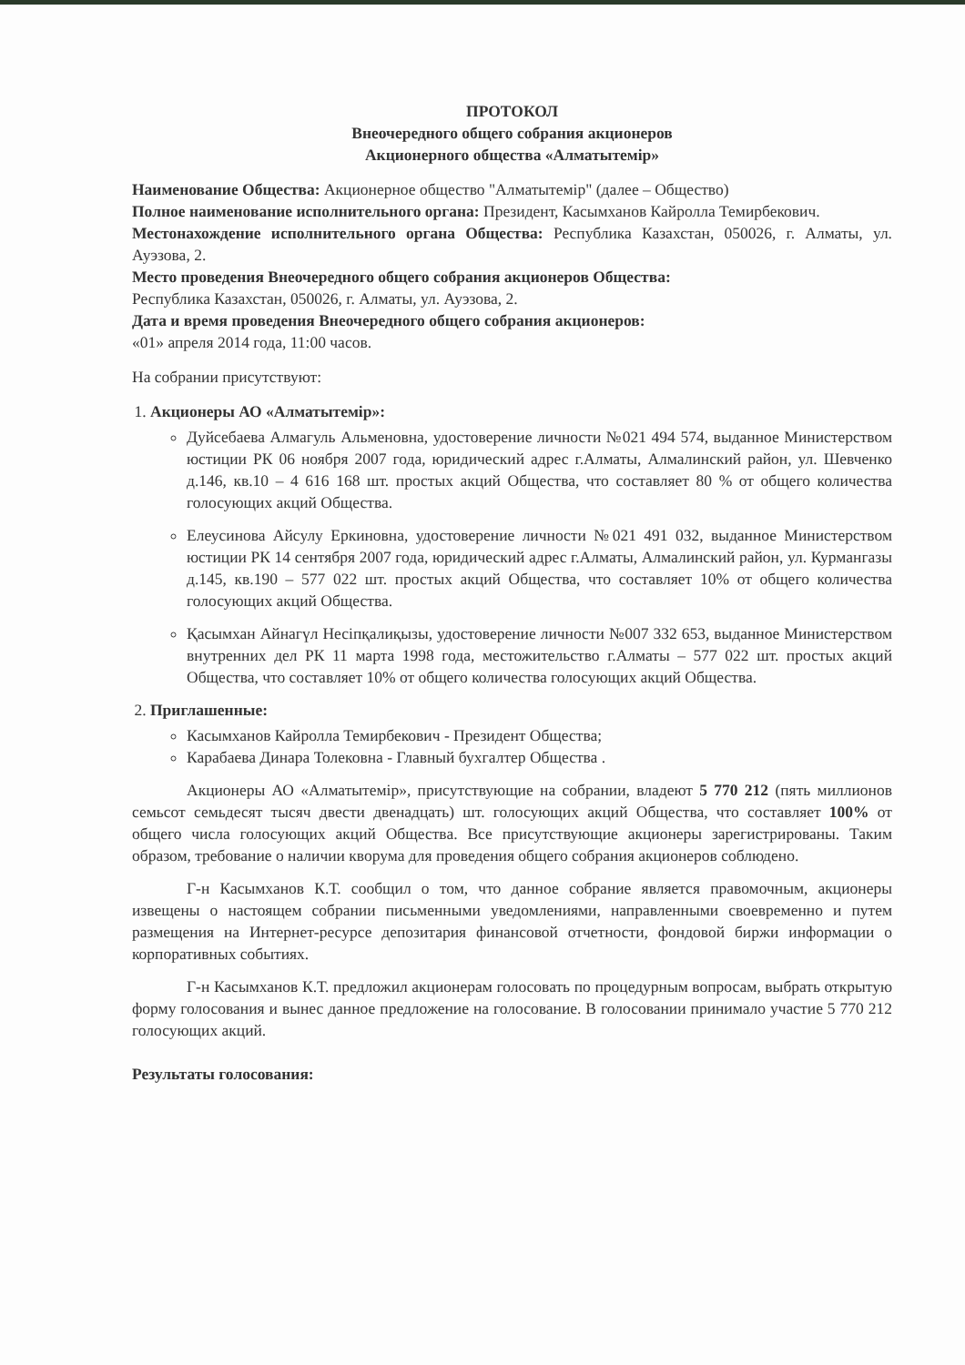ПРОТОКОЛ
Внеочередного общего собрания акционеров
Акционерного общества «Алматытемір»
Наименование Общества: Акционерное общество "Алматытемір" (далее – Общество)
Полное наименование исполнительного органа: Президент, Касымханов Кайролла Темирбекович.
Местонахождение исполнительного органа Общества: Республика Казахстан, 050026, г. Алматы, ул. Ауэзова, 2.
Место проведения Внеочередного общего собрания акционеров Общества:
Республика Казахстан, 050026, г. Алматы, ул. Ауэзова, 2.
Дата и время проведения Внеочередного общего собрания акционеров:
«01» апреля 2014 года, 11:00 часов.
На собрании присутствуют:
1. Акционеры АО «Алматытемір»:
Дуйсебаева Алмагуль Альменовна, удостоверение личности №021 494 574, выданное Министерством юстиции РК 06 ноября 2007 года, юридический адрес г.Алматы, Алмалинский район, ул. Шевченко д.146, кв.10 – 4 616 168 шт. простых акций Общества, что составляет 80 % от общего количества голосующих акций Общества.
Елеусинова Айсулу Еркиновна, удостоверение личности №021 491 032, выданное Министерством юстиции РК 14 сентября 2007 года, юридический адрес г.Алматы, Алмалинский район, ул. Курмангазы д.145, кв.190 – 577 022 шт. простых акций Общества, что составляет 10% от общего количества голосующих акций Общества.
Қасымхан Айнагүл Несіпқалиқызы, удостоверение личности №007 332 653, выданное Министерством внутренних дел РК 11 марта 1998 года, местожительство г.Алматы – 577 022 шт. простых акций Общества, что составляет 10% от общего количества голосующих акций Общества.
2. Приглашенные:
Касымханов Кайролла Темирбекович - Президент Общества;
Карабаева Динара Толековна - Главный бухгалтер Общества .
Акционеры АО «Алматытемір», присутствующие на собрании, владеют 5 770 212 (пять миллионов семьсот семьдесят тысяч двести двенадцать) шт. голосующих акций Общества, что составляет 100% от общего числа голосующих акций Общества. Все присутствующие акционеры зарегистрированы. Таким образом, требование о наличии кворума для проведения общего собрания акционеров соблюдено.
Г-н Касымханов К.Т. сообщил о том, что данное собрание является правомочным, акционеры извещены о настоящем собрании письменными уведомлениями, направленными своевременно и путем размещения на Интернет-ресурсе депозитария финансовой отчетности, фондовой биржи информации о корпоративных событиях.
Г-н Касымханов К.Т. предложил акционерам голосовать по процедурным вопросам, выбрать открытую форму голосования и вынес данное предложение на голосование. В голосовании принимало участие 5 770 212 голосующих акций.
Результаты голосования: